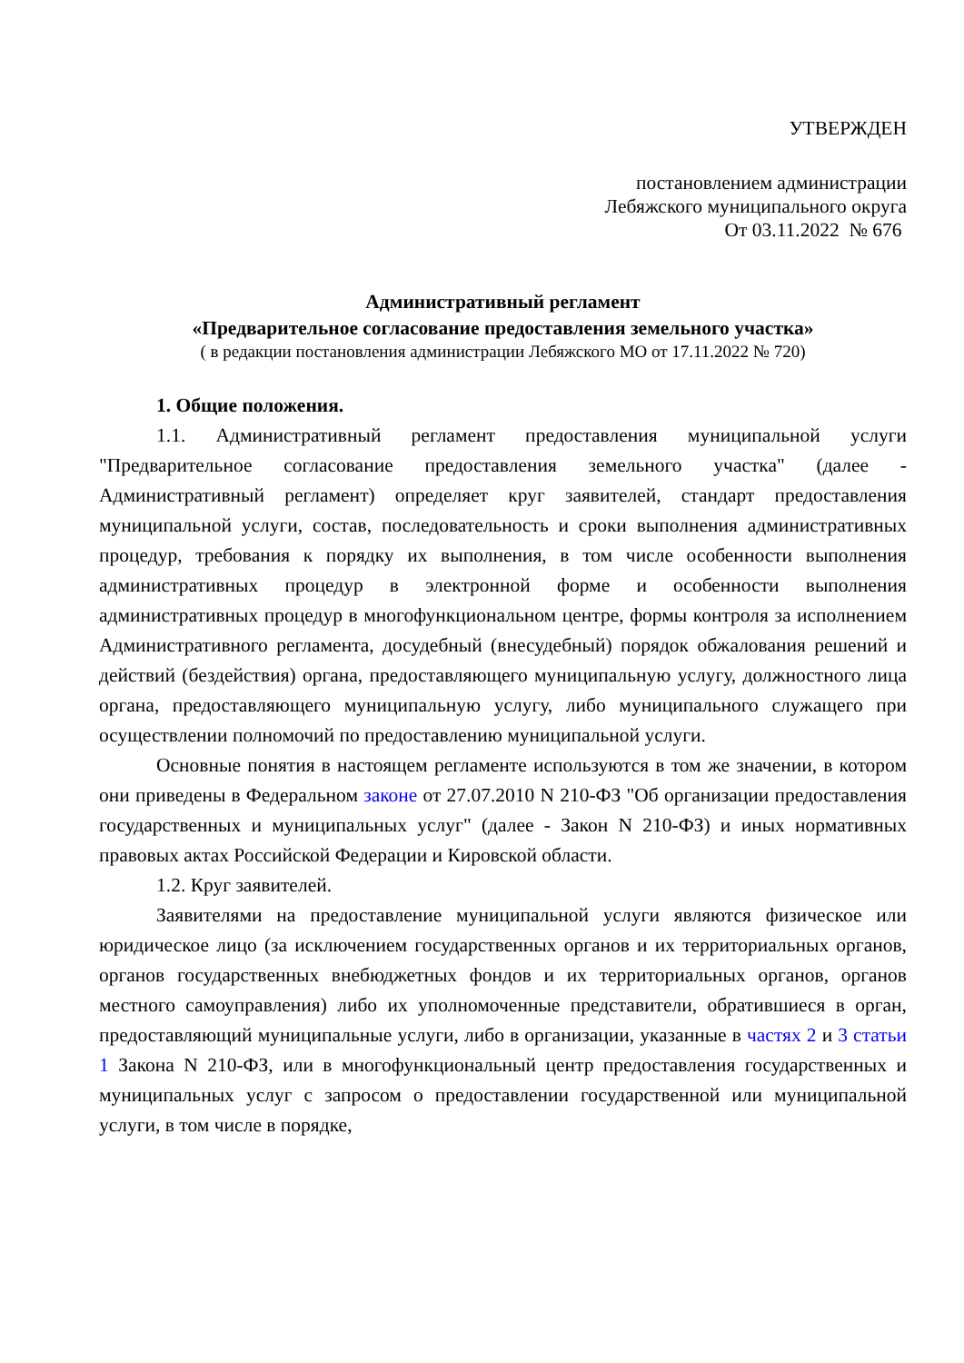УТВЕРЖДЕН
постановлением администрации
Лебяжского муниципального округа
От 03.11.2022 № 676
Административный регламент
«Предварительное согласование предоставления земельного участка»
( в редакции постановления администрации Лебяжского МО от 17.11.2022 № 720)
1. Общие положения.
1.1. Административный регламент предоставления муниципальной услуги "Предварительное согласование предоставления земельного участка" (далее - Административный регламент) определяет круг заявителей, стандарт предоставления муниципальной услуги, состав, последовательность и сроки выполнения административных процедур, требования к порядку их выполнения, в том числе особенности выполнения административных процедур в электронной форме и особенности выполнения административных процедур в многофункциональном центре, формы контроля за исполнением Административного регламента, досудебный (внесудебный) порядок обжалования решений и действий (бездействия) органа, предоставляющего муниципальную услугу, должностного лица органа, предоставляющего муниципальную услугу, либо муниципального служащего при осуществлении полномочий по предоставлению муниципальной услуги.
Основные понятия в настоящем регламенте используются в том же значении, в котором они приведены в Федеральном законе от 27.07.2010 N 210-ФЗ "Об организации предоставления государственных и муниципальных услуг" (далее - Закон N 210-ФЗ) и иных нормативных правовых актах Российской Федерации и Кировской области.
1.2. Круг заявителей.
Заявителями на предоставление муниципальной услуги являются физическое или юридическое лицо (за исключением государственных органов и их территориальных органов, органов государственных внебюджетных фондов и их территориальных органов, органов местного самоуправления) либо их уполномоченные представители, обратившиеся в орган, предоставляющий муниципальные услуги, либо в организации, указанные в частях 2 и 3 статьи 1 Закона N 210-ФЗ, или в многофункциональный центр предоставления государственных и муниципальных услуг с запросом о предоставлении государственной или муниципальной услуги, в том числе в порядке,